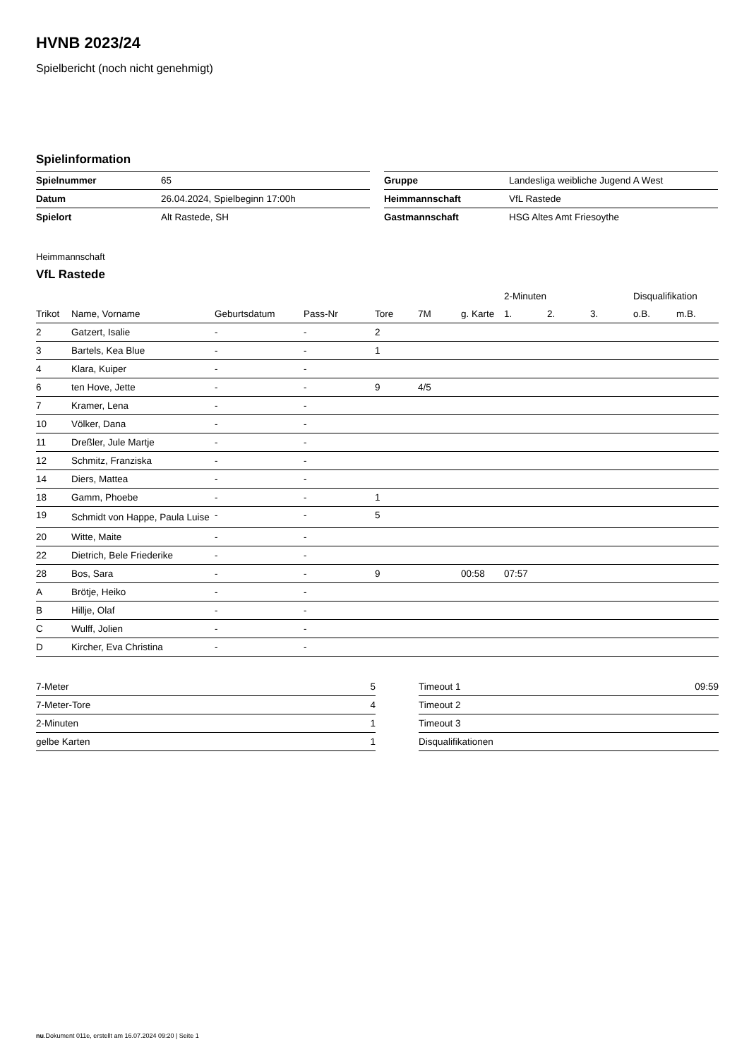HVNB 2023/24
Spielbericht (noch nicht genehmigt)
Spielinformation
| Spielnummer | 65 |
| Datum | 26.04.2024, Spielbeginn 17:00h |
| Spielort | Alt Rastede, SH |
| Gruppe | Landesliga weibliche Jugend A West |
| Heimmannschaft | VfL Rastede |
| Gastmannschaft | HSG Altes Amt Friesoythe |
Heimmannschaft
VfL Rastede
| | | | | | | | 2-Minuten | | | Disqualifikation | |
| --- | --- | --- | --- | --- | --- | --- | --- | --- | --- | --- | --- |
| Trikot | Name, Vorname | Geburtsdatum | Pass-Nr | Tore | 7M | g. Karte | 1. | 2. | 3. | o.B. | m.B. |
| 2 | Gatzert, Isalie | - | - | 2 | | | | | | | |
| 3 | Bartels, Kea Blue | - | - | 1 | | | | | | | |
| 4 | Klara, Kuiper | - | - | | | | | | | | |
| 6 | ten Hove, Jette | - | - | 9 | 4/5 | | | | | | |
| 7 | Kramer, Lena | - | - | | | | | | | | |
| 10 | Völker, Dana | - | - | | | | | | | | |
| 11 | Dreßler, Jule Martje | - | - | | | | | | | | |
| 12 | Schmitz, Franziska | - | - | | | | | | | | |
| 14 | Diers, Mattea | - | - | | | | | | | | |
| 18 | Gamm, Phoebe | - | - | 1 | | | | | | | |
| 19 | Schmidt von Happe, Paula Luise | - | - | 5 | | | | | | | |
| 20 | Witte, Maite | - | - | | | | | | | | |
| 22 | Dietrich, Bele Friederike | - | - | | | | | | | | |
| 28 | Bos, Sara | - | - | 9 | | 00:58 | 07:57 | | | | |
| A | Brötje, Heiko | - | - | | | | | | | | |
| B | Hillje, Olaf | - | - | | | | | | | | |
| C | Wulff, Jolien | - | - | | | | | | | | |
| D | Kircher, Eva Christina | - | - | | | | | | | | |
| 7-Meter | 5 |
| 7-Meter-Tore | 4 |
| 2-Minuten | 1 |
| gelbe Karten | 1 |
| Timeout 1 | 09:59 |
| Timeout 2 | |
| Timeout 3 | |
| Disqualifikationen | |
nu.Dokument 011e, erstellt am 16.07.2024 09:20 | Seite 1